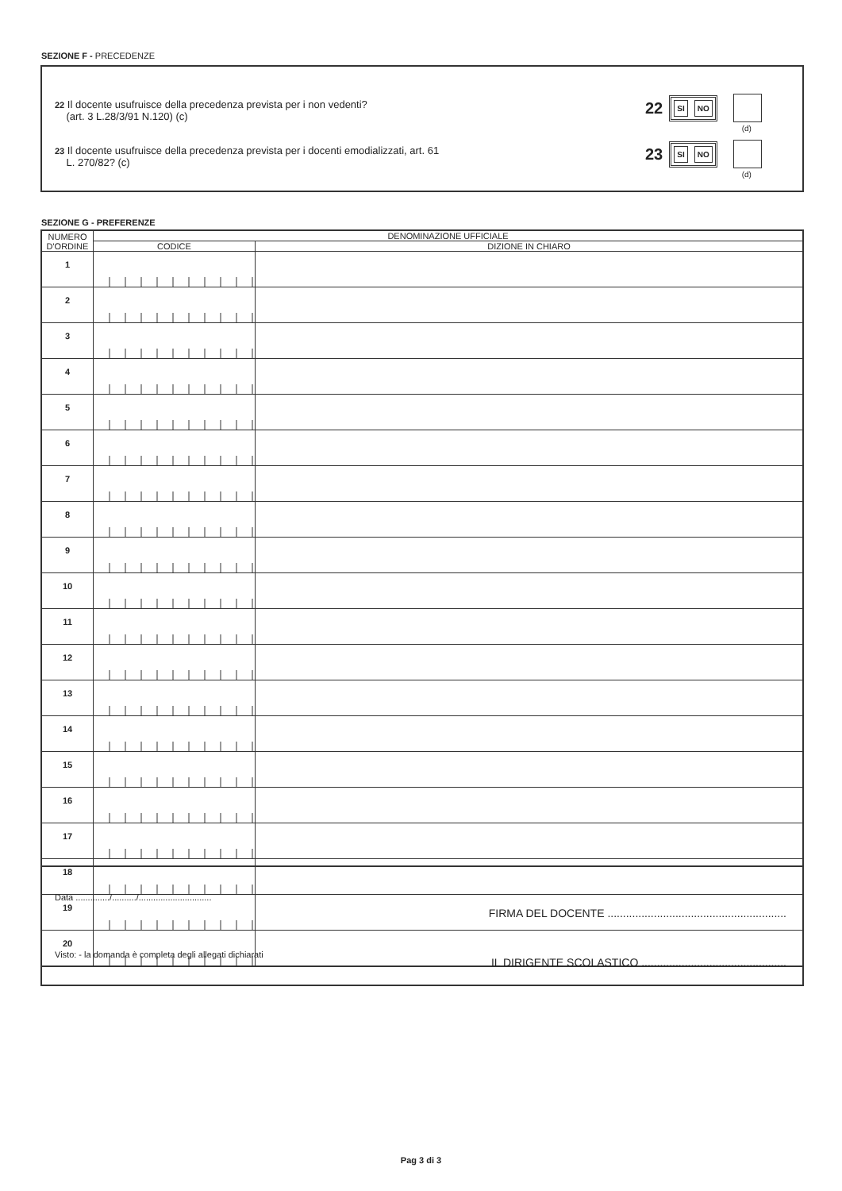SEZIONE F - PRECEDENZE
22 Il docente usufruisce della precedenza prevista per i non vedenti?
(art. 3 L.28/3/91 N.120) (c)
22
SI NO
(d)
23 Il docente usufruisce della precedenza prevista per i docenti emodializzati, art. 61
L. 270/82? (c)
23
SI NO
(d)
SEZIONE G - PREFERENZE
| NUMERO D'ORDINE | DENOMINAZIONE UFFICIALE | |
| --- | --- | --- |
| | CODICE | DIZIONE IN CHIARO |
| 1 | | |
| 2 | | |
| 3 | | |
| 4 | | |
| 5 | | |
| 6 | | |
| 7 | | |
| 8 | | |
| 9 | | |
| 10 | | |
| 11 | | |
| 12 | | |
| 13 | | |
| 14 | | |
| 15 | | |
| 16 | | |
| 17 | | |
| 18 | | |
| 19 | | |
| 20 | | |
Data ............../........../..............................
FIRMA DEL DOCENTE ..........................................................
Visto: - la domanda è completa degli allegati dichiarati
IL DIRIGENTE SCOLASTICO ...............................................
Pag 3 di 3